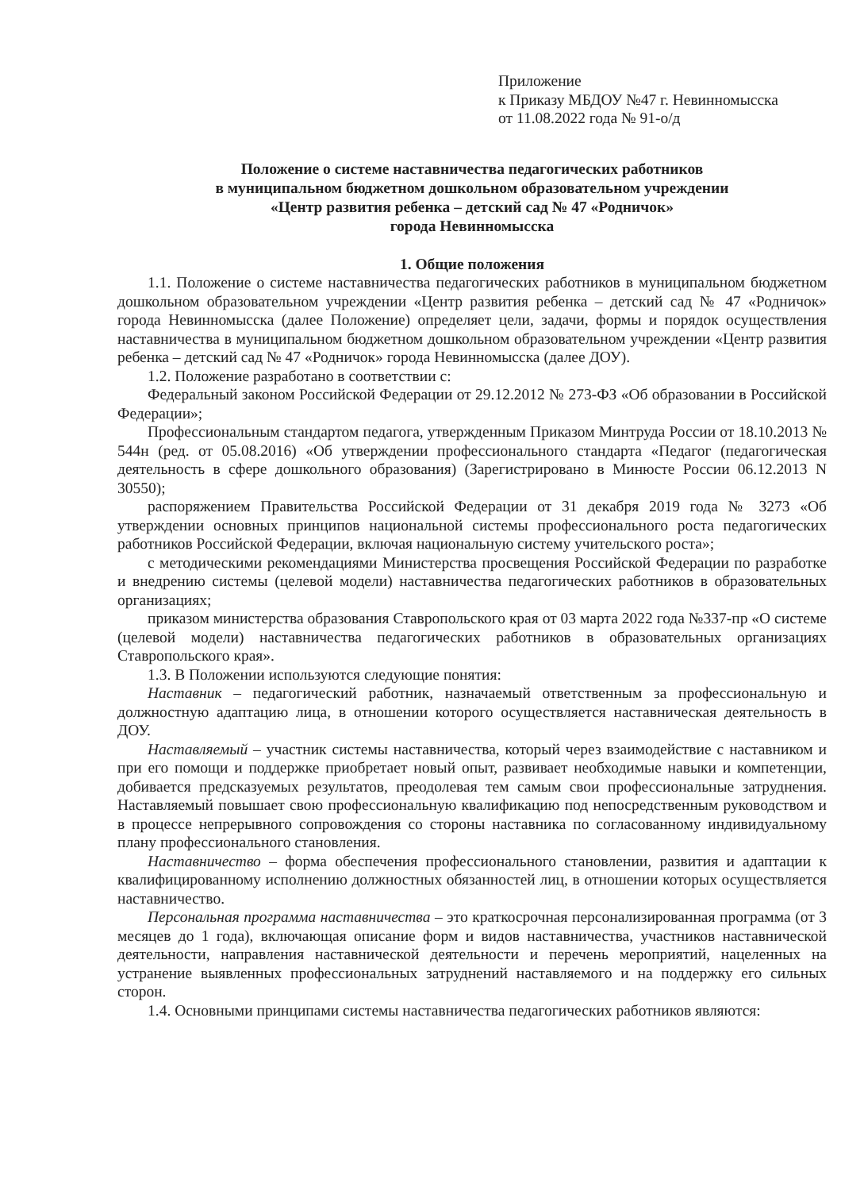Приложение
к Приказу МБДОУ №47 г. Невинномысска
от 11.08.2022 года № 91-о/д
Положение о системе наставничества педагогических работников
в муниципальном бюджетном дошкольном образовательном учреждении
«Центр развития ребенка – детский сад № 47 «Родничок»
города Невинномысска
1. Общие положения
1.1. Положение о системе наставничества педагогических работников в муниципальном бюджетном дошкольном образовательном учреждении «Центр развития ребенка – детский сад № 47 «Родничок» города Невинномысска (далее Положение) определяет цели, задачи, формы и порядок осуществления наставничества в муниципальном бюджетном дошкольном образовательном учреждении «Центр развития ребенка – детский сад № 47 «Родничок» города Невинномысска (далее ДОУ).
1.2. Положение разработано в соответствии с:
Федеральный законом Российской Федерации от 29.12.2012 № 273-ФЗ «Об образовании в Российской Федерации»;
Профессиональным стандартом педагога, утвержденным Приказом Минтруда России от 18.10.2013 № 544н (ред. от 05.08.2016) «Об утверждении профессионального стандарта «Педагог (педагогическая деятельность в сфере дошкольного образования) (Зарегистрировано в Минюсте России 06.12.2013 N 30550);
распоряжением Правительства Российской Федерации от 31 декабря 2019 года № 3273 «Об утверждении основных принципов национальной системы профессионального роста педагогических работников Российской Федерации, включая национальную систему учительского роста»;
с методическими рекомендациями Министерства просвещения Российской Федерации по разработке и внедрению системы (целевой модели) наставничества педагогических работников в образовательных организациях;
приказом министерства образования Ставропольского края от 03 марта 2022 года №337-пр «О системе (целевой модели) наставничества педагогических работников в образовательных организациях Ставропольского края».
1.3. В Положении используются следующие понятия:
Наставник – педагогический работник, назначаемый ответственным за профессиональную и должностную адаптацию лица, в отношении которого осуществляется наставническая деятельность в ДОУ.
Наставляемый – участник системы наставничества, который через взаимодействие с наставником и при его помощи и поддержке приобретает новый опыт, развивает необходимые навыки и компетенции, добивается предсказуемых результатов, преодолевая тем самым свои профессиональные затруднения. Наставляемый повышает свою профессиональную квалификацию под непосредственным руководством и в процессе непрерывного сопровождения со стороны наставника по согласованному индивидуальному плану профессионального становления.
Наставничество – форма обеспечения профессионального становлении, развития и адаптации к квалифицированному исполнению должностных обязанностей лиц, в отношении которых осуществляется наставничество.
Персональная программа наставничества – это краткосрочная персонализированная программа (от 3 месяцев до 1 года), включающая описание форм и видов наставничества, участников наставнической деятельности, направления наставнической деятельности и перечень мероприятий, нацеленных на устранение выявленных профессиональных затруднений наставляемого и на поддержку его сильных сторон.
1.4. Основными принципами системы наставничества педагогических работников являются: